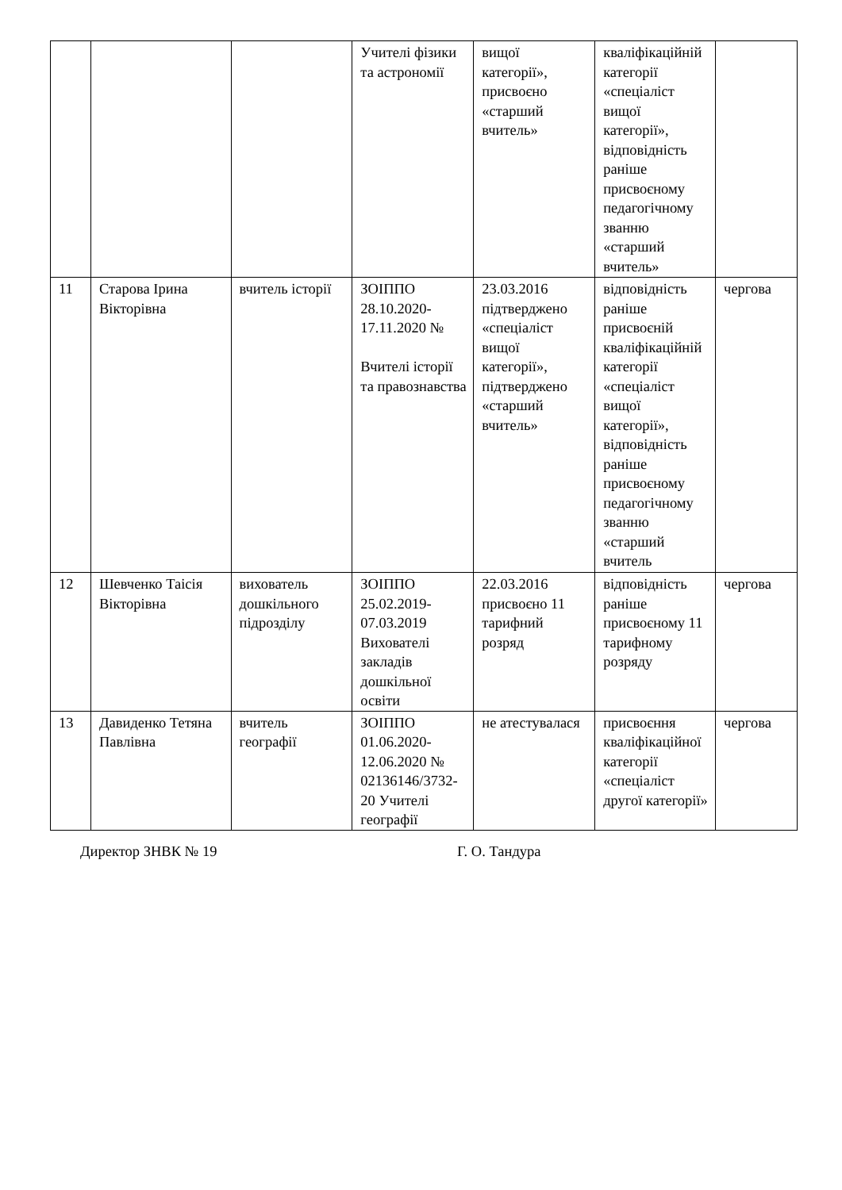| | | | Учителі фізики та астрономії | вищої категорії», присвоєно «старший вчитель» | кваліфікаційній категорії «спеціаліст вищої категорії», відповідність раніше присвоєному педагогічному званню «старший вчитель» | |
| 11 | Старова Ірина Вікторівна | вчитель історії | ЗОІППО 28.10.2020-17.11.2020 № Вчителі історії та правознавства | 23.03.2016 підтверджено «спеціаліст вищої категорії», підтверджено «старший вчитель» | відповідність раніше присвоєній кваліфікаційній категорії «спеціаліст вищої категорії», відповідність раніше присвоєному педагогічному званню «старший вчитель | чергова |
| 12 | Шевченко Таісія Вікторівна | вихователь дошкільного підрозділу | ЗОІППО 25.02.2019-07.03.2019 Вихователі закладів дошкільної освіти | 22.03.2016 присвоєно 11 тарифний розряд | відповідність раніше присвоєному 11 тарифному розряду | чергова |
| 13 | Давиденко Тетяна Павлівна | вчитель географії | ЗОІППО 01.06.2020-12.06.2020 № 02136146/3732-20 Учителі географії | не атестувалася | присвоєння кваліфікаційної категорії «спеціаліст другої категорії» | чергова |
Директор ЗНВК № 19 Г. О. Тандура